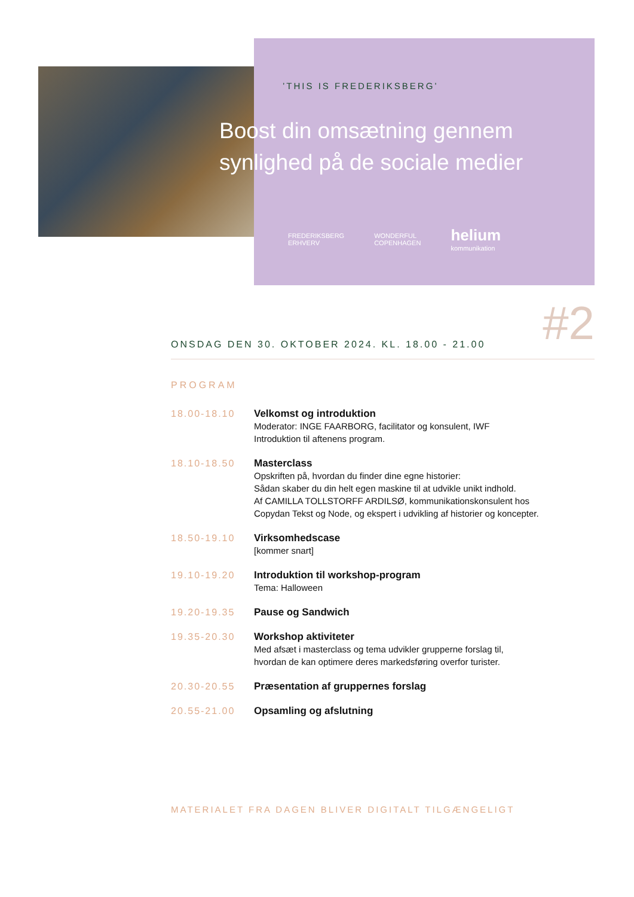’THIS IS FREDERIKSBERG’
Boost din omsætning gennem
synlighed på de sociale medier
FREDERIKSBERG
ERHVERV WONDERFUL
COPENHAGEN helium
kommunikation
ONSDAG DEN 30. OKTOBER 2024. KL. 18.00 - 21.00
#2
PROGRAM
18.00-18.10
Velkomst og introduktion
Moderator: INGE FAARBORG, facilitator og konsulent, IWF
Introduktion til aftenens program.
18.10-18.50
Masterclass
Opskriften på, hvordan du finder dine egne historier:
Sådan skaber du din helt egen maskine til at udvikle unikt indhold.
Af CAMILLA TOLLSTORFF ARDILSØ, kommunikationskonsulent hos
Copydan Tekst og Node, og ekspert i udvikling af historier og koncepter.
18.50-19.10
Virksomhedscase
[kommer snart]
19.10-19.20
Introduktion til workshop-program
Tema: Halloween
19.20-19.35
Pause og Sandwich
19.35-20.30
Workshop aktiviteter
Med afsæt i masterclass og tema udvikler grupperne forslag til,
hvordan de kan optimere deres markedsføring overfor turister.
20.30-20.55
Præsentation af gruppernes forslag
20.55-21.00
Opsamling og afslutning
MATERIALET FRA DAGEN BLIVER DIGITALT TILGÆNGELIGT